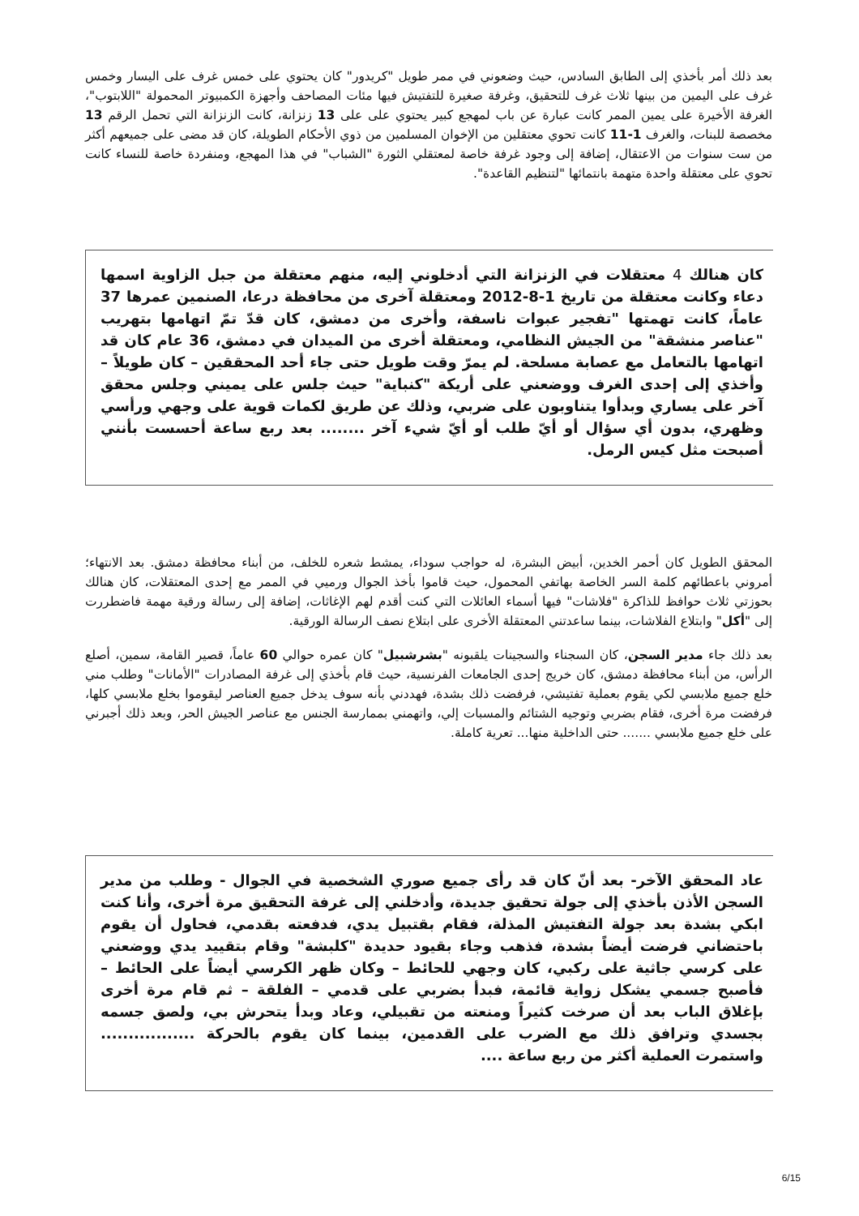بعد ذلك أمر بأخذي إلى الطابق السادس، حيث وضعوني في ممر طويل "كريدور" كان يحتوي على خمس غرف على اليسار وخمس غرف على اليمين من بينها ثلاث غرف للتحقيق، وغرفة صغيرة للتفتيش فيها مئات المصاحف وأجهزة الكمبيوتر المحمولة "اللابتوب"، الغرفة الأخيرة على يمين الممر كانت عبارة عن باب لمهجع كبير يحتوي على على 13 زنزانة، كانت الزنزانة التي تحمل الرقم 13 مخصصة للبنات، والغرف 1-11 كانت تحوي معتقلين من الإخوان المسلمين من ذوي الأحكام الطويلة، كان قد مضى على جميعهم أكثر من ست سنوات من الاعتقال، إضافة إلى وجود غرفة خاصة لمعتقلي الثورة "الشباب" في هذا المهجع، ومنفردة خاصة للنساء كانت تحوي على معتقلة واحدة متهمة بانتمائها "لتنظيم القاعدة".
كان هنالك 4 معتقلات في الزنزانة التي أدخلوني إليه، منهم معتقلة من جبل الزاوية اسمها دعاء وكانت معتقلة من تاريخ 1-8-2012 ومعتقلة آخرى من محافظة درعا، الصنمين عمرها 37 عاماً، كانت تهمتها "تفجير عبوات ناسفة، وأخرى من دمشق، كان قدّ تمّ اتهامها بتهريب "عناصر منشقة" من الجيش النظامي، ومعتقلة أخرى من الميدان في دمشق، 36 عام كان قد اتهامها بالتعامل مع عصابة مسلحة. لم يمرّ وقت طويل حتى جاء أحد المحققين – كان طويلاً – وأخذي إلى إحدى الغرف ووضعني على أريكة "كنباية" حيث جلس على يميني وجلس محقق آخر على يساري وبدأوا يتناوبون على ضربي، وذلك عن طريق لكمات قوية على وجهي ورأسي وظهري، بدون أي سؤال أو أيّ طلب أو أيّ شيء آخر ........ بعد ربع ساعة أحسست بأنني أصبحت مثل كيس الرمل.
المحقق الطويل كان أحمر الخدين، أبيض البشرة، له حواجب سوداء، يمشط شعره للخلف، من أبناء محافظة دمشق. بعد الانتهاء؛ أمروني باعطائهم كلمة السر الخاصة بهاتفي المحمول، حيث قاموا بأخذ الجوال ورميي في الممر مع إحدى المعتقلات، كان هنالك بحوزتي ثلاث حوافظ للذاكرة "فلاشات" فيها أسماء العائلات التي كنت أقدم لهم الإغاثات، إضافة إلى رسالة ورقية مهمة فاضطررت إلى "أكل" وابتلاع الفلاشات، بينما ساعدتني المعتقلة الأخرى على ابتلاع نصف الرسالة الورقية.
بعد ذلك جاء مدير السجن، كان السجناء والسجينات يلقبونه "بشرشبيل" كان عمره حوالي 60 عاماً، قصير القامة، سمين، أصلع الرأس، من أبناء محافظة دمشق، كان خريج إحدى الجامعات الفرنسية، حيث قام بأخذي إلى غرفة المصادرات "الأمانات" وطلب مني خلع جميع ملابسي لكي يقوم بعملية تفتيشي، فرفضت ذلك بشدة، فهددني بأنه سوف يدخل جميع العناصر ليقوموا بخلع ملابسي كلها، فرفضت مرة أخرى، فقام بضربي وتوجيه الشتائم والمسبات إلي، واتهمني بممارسة الجنس مع عناصر الجيش الحر، وبعد ذلك أجبرني على خلع جميع ملابسي ....... حتى الداخلية منها... تعرية كاملة.
عاد المحقق الآخر- بعد أنّ كان قد رأى جميع صوري الشخصية في الجوال - وطلب من مدير السجن الأذن بأخذي إلى جولة تحقيق جديدة، وأدخلني إلى غرفة التحقيق مرة أخرى، وأنا كنت ابكي بشدة بعد جولة التفتيش المذلة، فقام بقتبيل يدي، فدفعته بقدمي، فحاول أن يقوم باحتضاني فرضت أيضاً بشدة، فذهب وجاء بقيود حديدة "كلبشة" وقام بتقييد يدي ووضعني على كرسي جاثية على ركبي، كان وجهي للحائط – وكان ظهر الكرسي أيضاً على الحائط – فأصبح جسمي يشكل زواية قائمة، فبدأ بضربي على قدمي – الفلقة – ثم قام مرة أخرى بإغلاق الباب بعد أن صرخت كثيراً ومنعته من تقبيلي، وعاد وبدأ يتحرش بي، ولصق جسمه بجسدي وترافق ذلك مع الضرب على القدمين، بينما كان يقوم بالحركة ................. واستمرت العملية أكثر من ربع ساعة ....
6/15